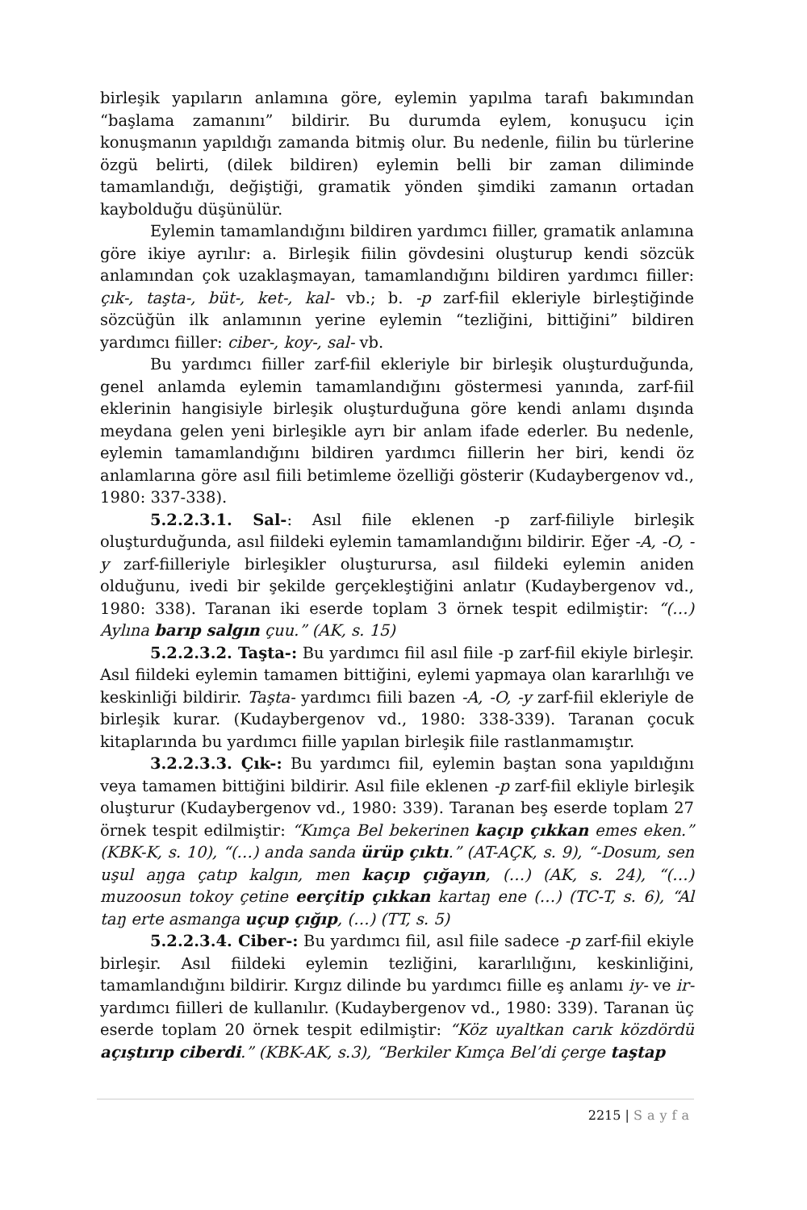birleşik yapıların anlamına göre, eylemin yapılma tarafı bakımından “başlama zamanını” bildirir. Bu durumda eylem, konuşucu için konuşmanın yapıldığı zamanda bitmiş olur. Bu nedenle, fiilin bu türlerine özgü belirti, (dilek bildiren) eylemin belli bir zaman diliminde tamamlandığı, değiştiği, gramatik yönden şimdiki zamanın ortadan kaybolduğu düşünülür.
Eylemin tamamlandığını bildiren yardımcı fiiller, gramatik anlamına göre ikiye ayrılır: a. Birleşik fiilin gövdesini oluşturup kendi sözcük anlamından çok uzaklaşmayan, tamamlandığını bildiren yardımcı fiiller: çık-, taşta-, büt-, ket-, kal- vb.; b. -p zarf-fiil ekleriyle birleştiğinde sözcüğün ilk anlamının yerine eylemin “tezliğini, bittiğini” bildiren yardımcı fiiller: ciber-, koy-, sal- vb.
Bu yardımcı fiiller zarf-fiil ekleriyle bir birleşik oluşturduğunda, genel anlamda eylemin tamamlandığını göstermesi yanında, zarf-fiil eklerinin hangisiyle birleşik oluşturduğuna göre kendi anlamı dışında meydana gelen yeni birleşikle ayrı bir anlam ifade ederler. Bu nedenle, eylemin tamamlandığını bildiren yardımcı fiillerin her biri, kendi öz anlamlarına göre asıl fiili betimleme özelliği gösterir (Kudaybergenov vd., 1980: 337-338).
5.2.2.3.1. Sal-: Asıl fiile eklenen -p zarf-fiiliyle birleşik oluşturduğunda, asıl fiildeki eylemin tamamlandığını bildirir. Eğer -A, -O, -y zarf-fiilleriyle birleşikler oluşturursa, asıl fiildeki eylemin aniden olduğunu, ivedi bir şekilde gerçekleştiğini anlatır (Kudaybergenov vd., 1980: 338). Taranan iki eserde toplam 3 örnek tespit edilmiştir: “(…) Aylına barıp salgın çuu.” (AK, s. 15)
5.2.2.3.2. Taşta-: Bu yardımcı fiil asıl fiile -p zarf-fiil ekiyle birleşir. Asıl fiildeki eylemin tamamen bittiğini, eylemi yapmaya olan kararlılığı ve keskinliği bildirir. Taşta- yardımcı fiili bazen -A, -O, -y zarf-fiil ekleriyle de birleşik kurar. (Kudaybergenov vd., 1980: 338-339). Taranan çocuk kitaplarında bu yardımcı fiille yapılan birleşik fiile rastlanmamıştır.
3.2.2.3.3. Çık-: Bu yardımcı fiil, eylemin baştan sona yapıldığını veya tamamen bittiğini bildirir. Asıl fiile eklenen -p zarf-fiil ekliyle birleşik oluşturur (Kudaybergenov vd., 1980: 339). Taranan beş eserde toplam 27 örnek tespit edilmiştir: “Kımça Bel bekerinen kaçıp çıkkan emes eken.” (KBK-K, s. 10), “(…) anda sanda ürüp çıktı.” (AT-AÇK, s. 9), “-Dosum, sen uşul aŋga çatıp kalgın, men kaçıp çığayın, (…) (AK, s. 24), “(…) muzoosun tokoy çetine eerçitip çıkkan kartaŋ ene (…) (TC-T, s. 6), “Al taŋ erte asmanga uçup çığıp, (…) (TT, s. 5)
5.2.2.3.4. Ciber-: Bu yardımcı fiil, asıl fiile sadece -p zarf-fiil ekiyle birleşir. Asıl fiildeki eylemin tezliğini, kararlılığını, keskinliğini, tamamlandığını bildirir. Kırgız dilinde bu yardımcı fiille eş anlamı iy- ve ir- yardımcı fiilleri de kullanılır. (Kudaybergenov vd., 1980: 339). Taranan üç eserde toplam 20 örnek tespit edilmiştir: “Köz uyaltkan carık közdördü açıştırıp ciberdi.” (KBK-AK, s.3), “Berkiler Kımça Bel’di çerge taştap
2215 | Sayfa